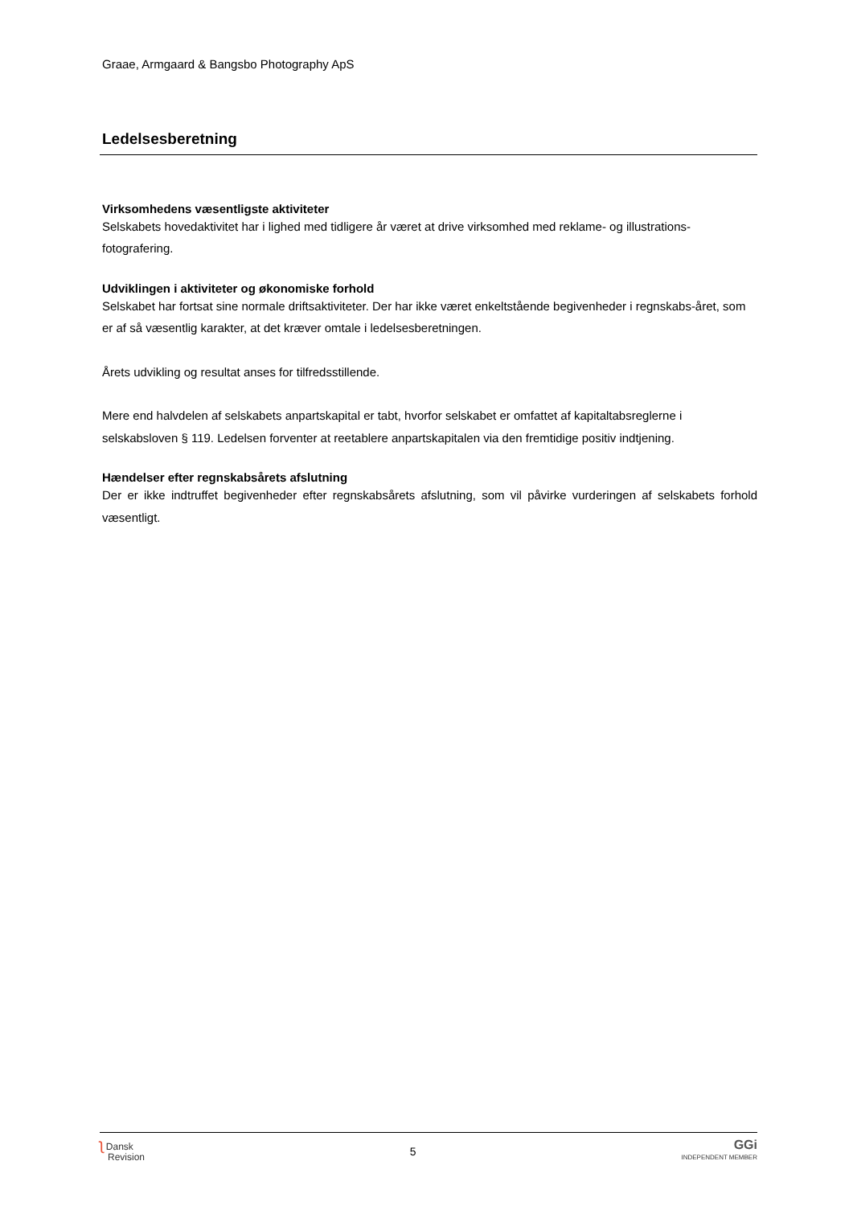Graae, Armgaard & Bangsbo Photography ApS
Ledelsesberetning
Virksomhedens væsentligste aktiviteter
Selskabets hovedaktivitet har i lighed med tidligere år været at drive virksomhed med reklame- og illustrations-fotografering.
Udviklingen i aktiviteter og økonomiske forhold
Selskabet har fortsat sine normale driftsaktiviteter. Der har ikke været enkeltstående begivenheder i regnskabs-året, som er af så væsentlig karakter, at det kræver omtale i ledelsesberetningen.
Årets udvikling og resultat anses for tilfredsstillende.
Mere end halvdelen af selskabets anpartskapital er tabt, hvorfor selskabet er omfattet af kapitaltabsreglerne i selskabsloven § 119. Ledelsen forventer at reetablere anpartskapitalen via den fremtidige positiv indtjening.
Hændelser efter regnskabsårets afslutning
Der er ikke indtruffet begivenheder efter regnskabsårets afslutning, som vil påvirke vurderingen af selskabets forhold væsentligt.
ʅ Dansk
Revision
5
GGi
INDEPENDENT MEMBER